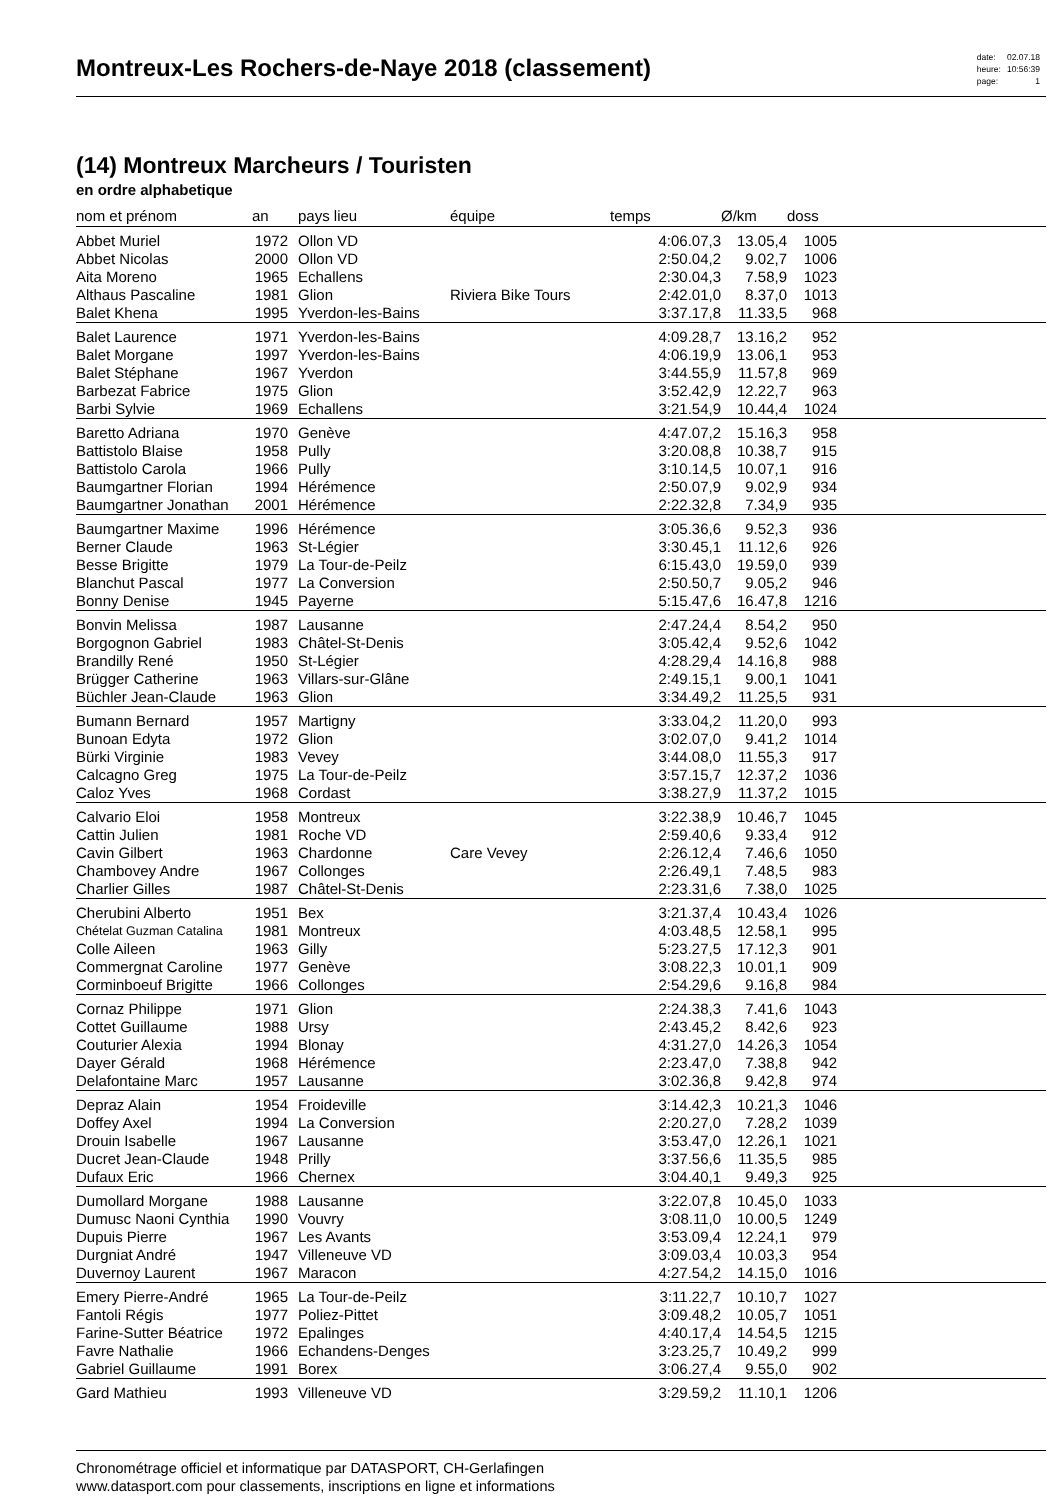Montreux-Les Rochers-de-Naye 2018 (classement)
| date: | 02.07.18 |
| heure: | 10:56:39 |
| page: | 1 |
(14) Montreux Marcheurs / Touristen
en ordre alphabetique
| nom et prénom | an | pays lieu | équipe | temps | Ø/km | doss | |
| --- | --- | --- | --- | --- | --- | --- | --- |
| Abbet Muriel | 1972 | Ollon VD | | 4:06.07,3 | 13.05,4 | 1005 | |
| Abbet Nicolas | 2000 | Ollon VD | | 2:50.04,2 | 9.02,7 | 1006 | |
| Aita Moreno | 1965 | Echallens | | 2:30.04,3 | 7.58,9 | 1023 | |
| Althaus Pascaline | 1981 | Glion | Riviera Bike Tours | 2:42.01,0 | 8.37,0 | 1013 | |
| Balet Khena | 1995 | Yverdon-les-Bains | | 3:37.17,8 | 11.33,5 | 968 | |
| Balet Laurence | 1971 | Yverdon-les-Bains | | 4:09.28,7 | 13.16,2 | 952 | |
| Balet Morgane | 1997 | Yverdon-les-Bains | | 4:06.19,9 | 13.06,1 | 953 | |
| Balet Stéphane | 1967 | Yverdon | | 3:44.55,9 | 11.57,8 | 969 | |
| Barbezat Fabrice | 1975 | Glion | | 3:52.42,9 | 12.22,7 | 963 | |
| Barbi Sylvie | 1969 | Echallens | | 3:21.54,9 | 10.44,4 | 1024 | |
| Baretto Adriana | 1970 | Genève | | 4:47.07,2 | 15.16,3 | 958 | |
| Battistolo Blaise | 1958 | Pully | | 3:20.08,8 | 10.38,7 | 915 | |
| Battistolo Carola | 1966 | Pully | | 3:10.14,5 | 10.07,1 | 916 | |
| Baumgartner Florian | 1994 | Hérémence | | 2:50.07,9 | 9.02,9 | 934 | |
| Baumgartner Jonathan | 2001 | Hérémence | | 2:22.32,8 | 7.34,9 | 935 | |
| Baumgartner Maxime | 1996 | Hérémence | | 3:05.36,6 | 9.52,3 | 936 | |
| Berner Claude | 1963 | St-Légier | | 3:30.45,1 | 11.12,6 | 926 | |
| Besse Brigitte | 1979 | La Tour-de-Peilz | | 6:15.43,0 | 19.59,0 | 939 | |
| Blanchut Pascal | 1977 | La Conversion | | 2:50.50,7 | 9.05,2 | 946 | |
| Bonny Denise | 1945 | Payerne | | 5:15.47,6 | 16.47,8 | 1216 | |
| Bonvin Melissa | 1987 | Lausanne | | 2:47.24,4 | 8.54,2 | 950 | |
| Borgognon Gabriel | 1983 | Châtel-St-Denis | | 3:05.42,4 | 9.52,6 | 1042 | |
| Brandilly René | 1950 | St-Légier | | 4:28.29,4 | 14.16,8 | 988 | |
| Brügger Catherine | 1963 | Villars-sur-Glâne | | 2:49.15,1 | 9.00,1 | 1041 | |
| Büchler Jean-Claude | 1963 | Glion | | 3:34.49,2 | 11.25,5 | 931 | |
| Bumann Bernard | 1957 | Martigny | | 3:33.04,2 | 11.20,0 | 993 | |
| Bunoan Edyta | 1972 | Glion | | 3:02.07,0 | 9.41,2 | 1014 | |
| Bürki Virginie | 1983 | Vevey | | 3:44.08,0 | 11.55,3 | 917 | |
| Calcagno Greg | 1975 | La Tour-de-Peilz | | 3:57.15,7 | 12.37,2 | 1036 | |
| Caloz Yves | 1968 | Cordast | | 3:38.27,9 | 11.37,2 | 1015 | |
| Calvario Eloi | 1958 | Montreux | | 3:22.38,9 | 10.46,7 | 1045 | |
| Cattin Julien | 1981 | Roche VD | | 2:59.40,6 | 9.33,4 | 912 | |
| Cavin Gilbert | 1963 | Chardonne | Care Vevey | 2:26.12,4 | 7.46,6 | 1050 | |
| Chambovey Andre | 1967 | Collonges | | 2:26.49,1 | 7.48,5 | 983 | |
| Charlier Gilles | 1987 | Châtel-St-Denis | | 2:23.31,6 | 7.38,0 | 1025 | |
| Cherubini Alberto | 1951 | Bex | | 3:21.37,4 | 10.43,4 | 1026 | |
| Chételat Guzman Catalina | 1981 | Montreux | | 4:03.48,5 | 12.58,1 | 995 | |
| Colle Aileen | 1963 | Gilly | | 5:23.27,5 | 17.12,3 | 901 | |
| Commergnat Caroline | 1977 | Genève | | 3:08.22,3 | 10.01,1 | 909 | |
| Corminboeuf Brigitte | 1966 | Collonges | | 2:54.29,6 | 9.16,8 | 984 | |
| Cornaz Philippe | 1971 | Glion | | 2:24.38,3 | 7.41,6 | 1043 | |
| Cottet Guillaume | 1988 | Ursy | | 2:43.45,2 | 8.42,6 | 923 | |
| Couturier Alexia | 1994 | Blonay | | 4:31.27,0 | 14.26,3 | 1054 | |
| Dayer Gérald | 1968 | Hérémence | | 2:23.47,0 | 7.38,8 | 942 | |
| Delafontaine Marc | 1957 | Lausanne | | 3:02.36,8 | 9.42,8 | 974 | |
| Depraz Alain | 1954 | Froideville | | 3:14.42,3 | 10.21,3 | 1046 | |
| Doffey Axel | 1994 | La Conversion | | 2:20.27,0 | 7.28,2 | 1039 | |
| Drouin Isabelle | 1967 | Lausanne | | 3:53.47,0 | 12.26,1 | 1021 | |
| Ducret Jean-Claude | 1948 | Prilly | | 3:37.56,6 | 11.35,5 | 985 | |
| Dufaux Eric | 1966 | Chernex | | 3:04.40,1 | 9.49,3 | 925 | |
| Dumollard Morgane | 1988 | Lausanne | | 3:22.07,8 | 10.45,0 | 1033 | |
| Dumusc Naoni Cynthia | 1990 | Vouvry | | 3:08.11,0 | 10.00,5 | 1249 | |
| Dupuis Pierre | 1967 | Les Avants | | 3:53.09,4 | 12.24,1 | 979 | |
| Durgniat André | 1947 | Villeneuve VD | | 3:09.03,4 | 10.03,3 | 954 | |
| Duvernoy Laurent | 1967 | Maracon | | 4:27.54,2 | 14.15,0 | 1016 | |
| Emery Pierre-André | 1965 | La Tour-de-Peilz | | 3:11.22,7 | 10.10,7 | 1027 | |
| Fantoli Régis | 1977 | Poliez-Pittet | | 3:09.48,2 | 10.05,7 | 1051 | |
| Farine-Sutter Béatrice | 1972 | Epalinges | | 4:40.17,4 | 14.54,5 | 1215 | |
| Favre Nathalie | 1966 | Echandens-Denges | | 3:23.25,7 | 10.49,2 | 999 | |
| Gabriel Guillaume | 1991 | Borex | | 3:06.27,4 | 9.55,0 | 902 | |
| Gard Mathieu | 1993 | Villeneuve VD | | 3:29.59,2 | 11.10,1 | 1206 | |
Chronométrage officiel et informatique par DATASPORT, CH-Gerlafingen
www.datasport.com pour classements, inscriptions en ligne et informations